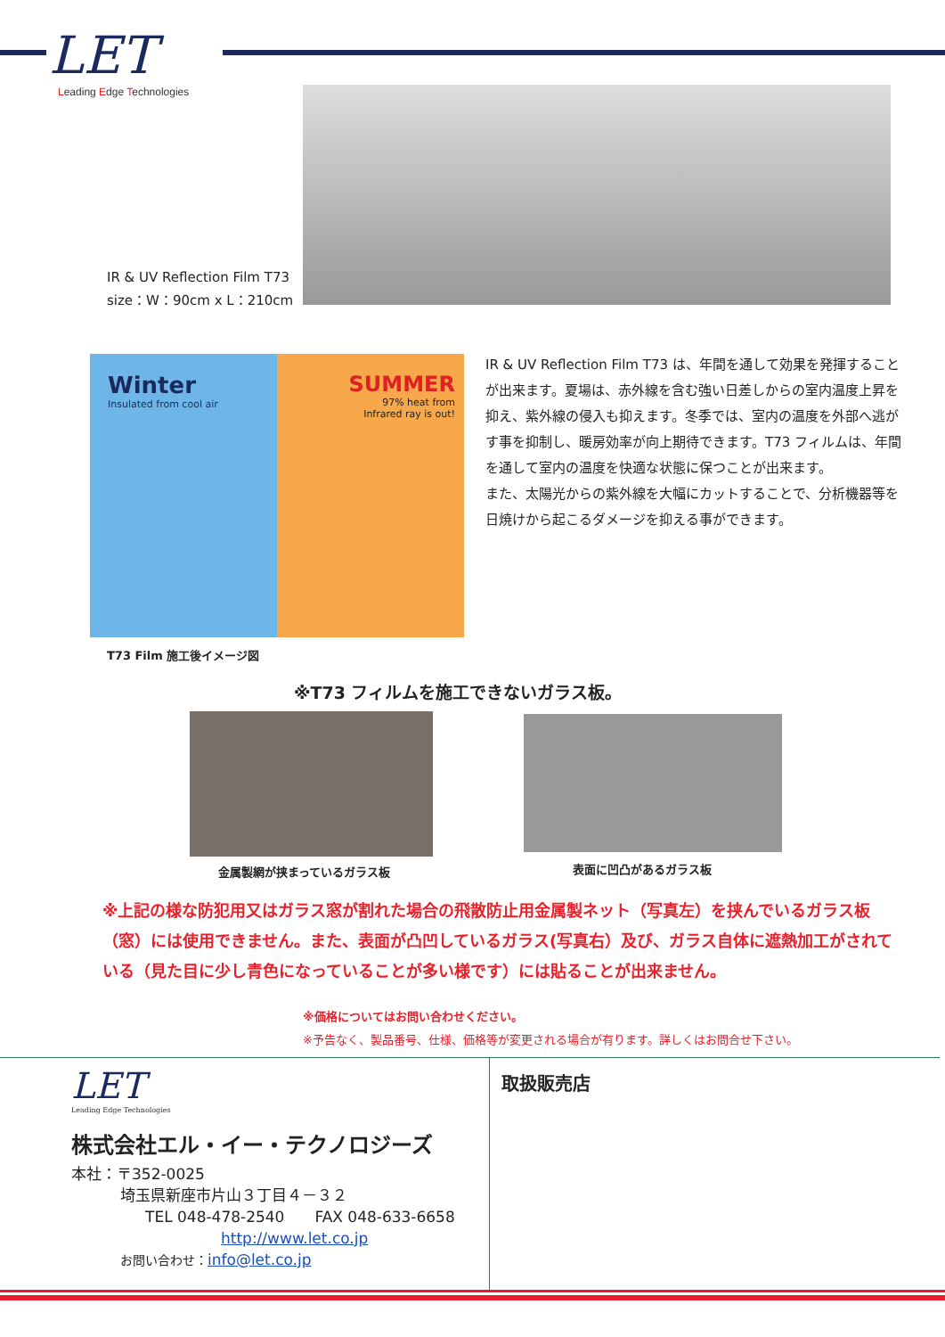LET
Leading Edge Technologies
IR & UV Reflection Film T73
size：W：90cm x L：210cm
Winter
Insulated from cool air
SUMMER
97% heat from
Infrared ray is out!
T73 Film 施工後イメージ図
IR & UV Reflection Film T73 は、年間を通して効果を発揮することが出来ます。夏場は、赤外線を含む強い日差しからの室内温度上昇を抑え、紫外線の侵入も抑えます。冬季では、室内の温度を外部へ逃がす事を抑制し、暖房効率が向上期待できます。T73 フィルムは、年間を通して室内の温度を快適な状態に保つことが出来ます。
また、太陽光からの紫外線を大幅にカットすることで、分析機器等を日焼けから起こるダメージを抑える事ができます。
※T73 フィルムを施工できないガラス板。
金属製網が挟まっているガラス板 表面に凹凸があるガラス板
※上記の様な防犯用又はガラス窓が割れた場合の飛散防止用金属製ネット（写真左）を挟んでいるガラス板（窓）には使用できません。また、表面が凸凹しているガラス(写真右）及び、ガラス自体に遮熱加工がされている（見た目に少し青色になっていることが多い様です）には貼ることが出来ません。
※価格についてはお問い合わせください。
※予告なく、製品番号、仕様、価格等が変更される場合が有ります。詳しくはお問合せ下さい。
LET
Leading Edge Technologies
株式会社エル・イー・テクノロジーズ
本社：〒352-0025
埼玉県新座市片山３丁目４－３２
TEL 048-478-2540　　FAX 048-633-6658
http://www.let.co.jp
お問い合わせ：info@let.co.jp
取扱販売店